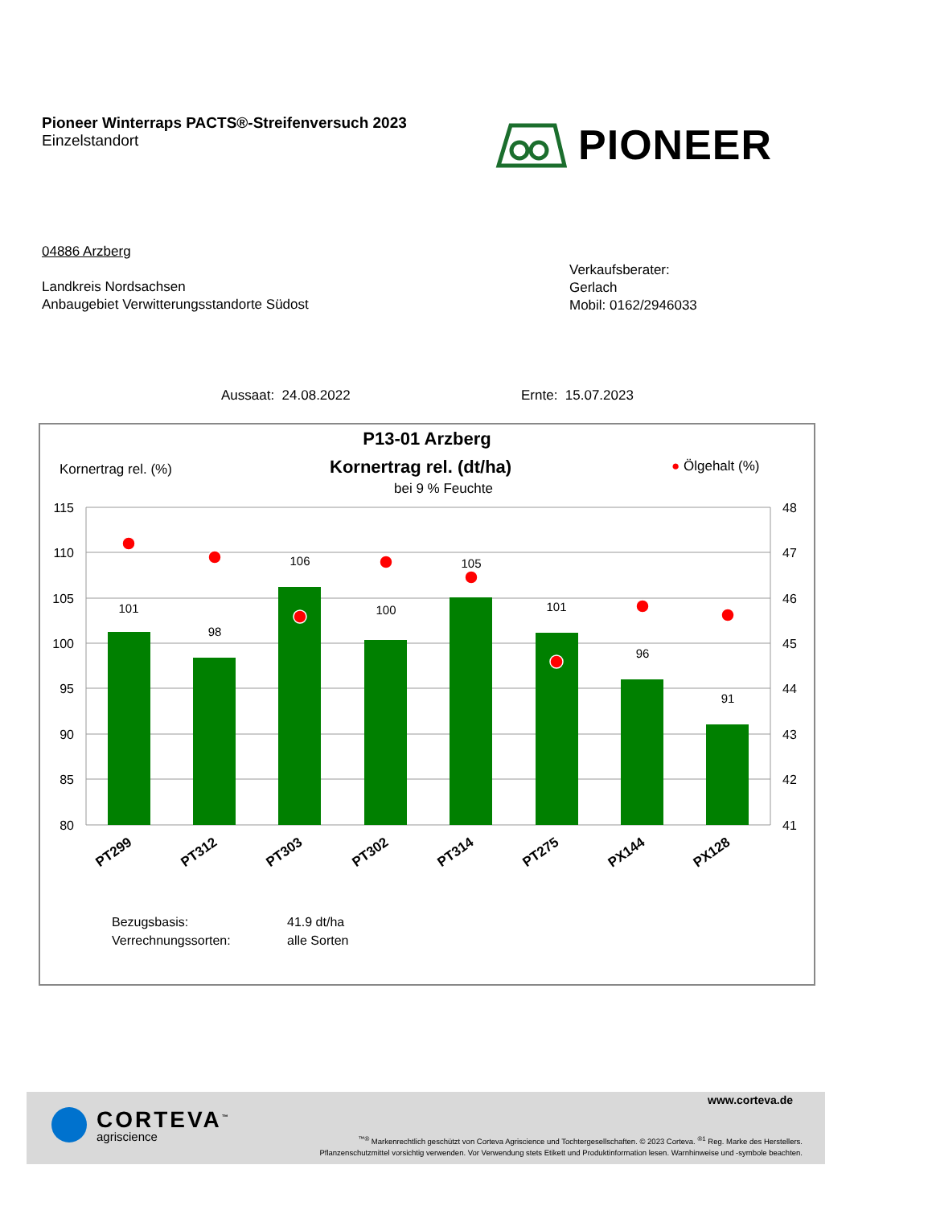Pioneer Winterraps PACTS®-Streifenversuch 2023
Einzelstandort
PIONEER
04886 Arzberg
Landkreis Nordsachsen
Anbaugebiet Verwitterungsstandorte Südost
Verkaufsberater:
Gerlach
Mobil: 0162/2946033
Aussaat: 24.08.2022 Ernte: 15.07.2023
P13-01 Arzberg
Kornertrag rel. (%) Kornertrag rel. (dt/ha)
bei 9 % Feuchte
● Ölgehalt (%)
115
110
105
100
95
90
85
80
48
47
46
45
44
43
42
41
101
98
106
100
105
101
96
91
PT299
PT312
PT303
PT302
PT314
PT275
PX144
PX128
Bezugsbasis: 41.9 dt/ha Verrechnungssorten: alle Sorten
CORTEVA<sup>™</sup>
agriscience
www.corteva.de
<sup>™®</sup> Markenrechtlich geschützt von Corteva Agriscience und Tochtergesellschaften. © 2023 Corteva. <sup>®1</sup> Reg. Marke des Herstellers.
Pflanzenschutzmittel vorsichtig verwenden. Vor Verwendung stets Etikett und Produktinformation lesen. Warnhinweise und -symbole beachten.